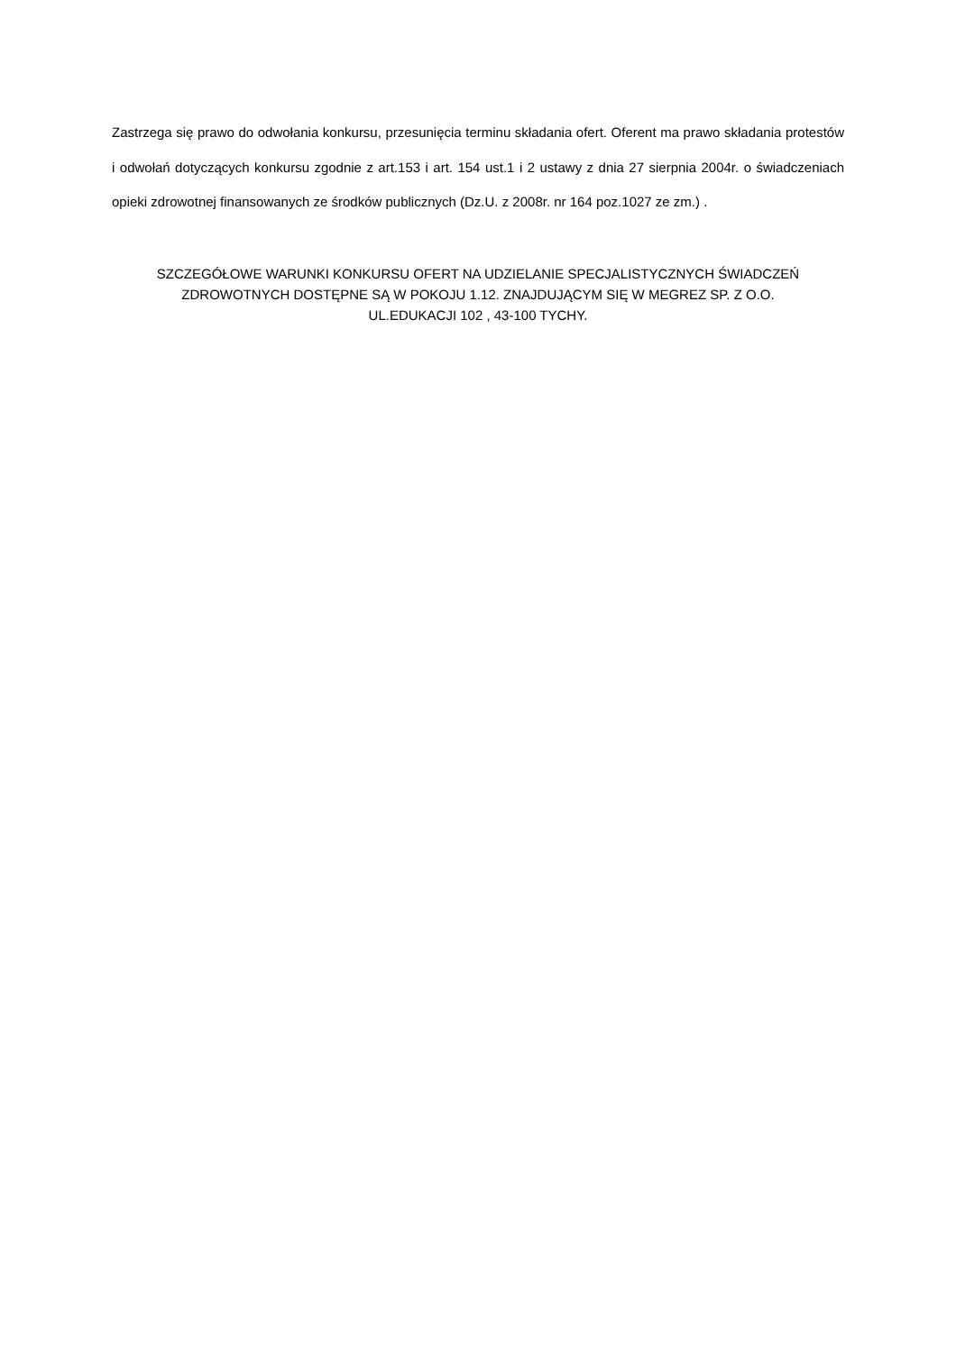Zastrzega się prawo do odwołania konkursu, przesunięcia terminu składania ofert. Oferent ma prawo składania protestów i odwołań dotyczących konkursu zgodnie z art.153 i art. 154 ust.1 i 2 ustawy z dnia 27 sierpnia 2004r. o świadczeniach opieki zdrowotnej finansowanych ze środków publicznych (Dz.U. z 2008r. nr 164 poz.1027 ze zm.) .
SZCZEGÓŁOWE WARUNKI KONKURSU OFERT NA UDZIELANIE SPECJALISTYCZNYCH ŚWIADCZEŃ
ZDROWOTNYCH DOSTĘPNE SĄ W POKOJU 1.12. ZNAJDUJĄCYM SIĘ W MEGREZ SP. Z O.O.
UL.EDUKACJI 102 , 43-100 TYCHY.